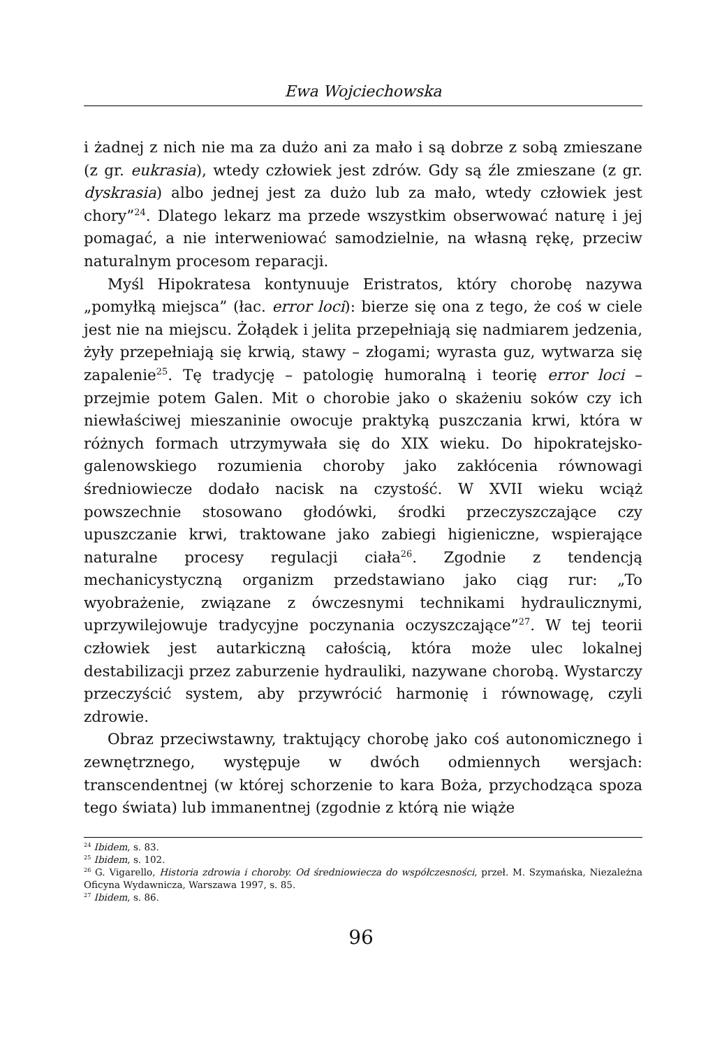Ewa Wojciechowska
i żadnej z nich nie ma za dużo ani za mało i są dobrze z sobą zmieszane (z gr. eukrasia), wtedy człowiek jest zdrów. Gdy są źle zmieszane (z gr. dyskrasia) albo jednej jest za dużo lub za mało, wtedy człowiek jest chory”<sup>24</sup>. Dlatego lekarz ma przede wszystkim obserwować naturę i jej pomagać, a nie interweniować samodzielnie, na własną rękę, przeciw naturalnym procesom reparacji.
Myśl Hipokratesa kontynuuje Eristratos, który chorobę nazywa „pomyłką miejsca” (łac. error loci): bierze się ona z tego, że coś w ciele jest nie na miejscu. Żołądek i jelita przepełniają się nadmiarem jedzenia, żyły przepełniają się krwią, stawy – złogami; wyrasta guz, wytwarza się zapalenie<sup>25</sup>. Tę tradycję – patologię humoralną i teorię error loci – przejmie potem Galen. Mit o chorobie jako o skażeniu soków czy ich niewłaściwej mieszaninie owocuje praktyką puszczania krwi, która w różnych formach utrzymywała się do XIX wieku. Do hipokratejsko-galenowskiego rozumienia choroby jako zakłócenia równowagi średniowiecze dodało nacisk na czystość. W XVII wieku wciąż powszechnie stosowano głodówki, środki przeczyszczające czy upuszczanie krwi, traktowane jako zabiegi higieniczne, wspierające naturalne procesy regulacji ciała<sup>26</sup>. Zgodnie z tendencją mechanicystyczną organizm przedstawiano jako ciąg rur: „To wyobrażenie, związane z ówczesnymi technikami hydraulicznymi, uprzywilejowuje tradycyjne poczynania oczyszczające”<sup>27</sup>. W tej teorii człowiek jest autarkiczną całością, która może ulec lokalnej destabilizacji przez zaburzenie hydrauliki, nazywane chorobą. Wystarczy przeczyścić system, aby przywrócić harmonię i równowagę, czyli zdrowie.
Obraz przeciwstawny, traktujący chorobę jako coś autonomicznego i zewnętrznego, występuje w dwóch odmiennych wersjach: transcendentnej (w której schorzenie to kara Boża, przychodząca spoza tego świata) lub immanentnej (zgodnie z którą nie wiąże
<sup>24</sup> Ibidem, s. 83.
<sup>25</sup> Ibidem, s. 102.
<sup>26</sup> G. Vigarello, Historia zdrowia i choroby. Od średniowiecza do współczesności, przeł. M. Szymańska, Niezależna Oficyna Wydawnicza, Warszawa 1997, s. 85.
<sup>27</sup> Ibidem, s. 86.
96